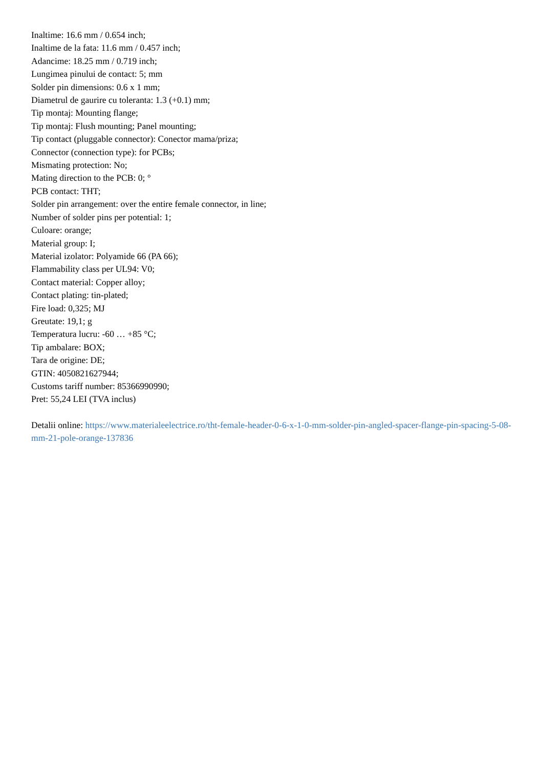Inaltime: 16.6 mm / 0.654 inch;
Inaltime de la fata: 11.6 mm / 0.457 inch;
Adancime: 18.25 mm / 0.719 inch;
Lungimea pinului de contact: 5; mm
Solder pin dimensions: 0.6 x 1 mm;
Diametrul de gaurire cu toleranta: 1.3 (+0.1) mm;
Tip montaj: Mounting flange;
Tip montaj: Flush mounting; Panel mounting;
Tip contact (pluggable connector): Conector mama/priza;
Connector (connection type): for PCBs;
Mismating protection: No;
Mating direction to the PCB: 0; °
PCB contact: THT;
Solder pin arrangement: over the entire female connector, in line;
Number of solder pins per potential: 1;
Culoare: orange;
Material group: I;
Material izolator: Polyamide 66 (PA 66);
Flammability class per UL94: V0;
Contact material: Copper alloy;
Contact plating: tin-plated;
Fire load: 0,325; MJ
Greutate: 19,1; g
Temperatura lucru: -60 … +85 °C;
Tip ambalare: BOX;
Tara de origine: DE;
GTIN: 4050821627944;
Customs tariff number: 85366990990;
Pret: 55,24 LEI (TVA inclus)
Detalii online: https://www.materialeelectrice.ro/tht-female-header-0-6-x-1-0-mm-solder-pin-angled-spacer-flange-pin-spacing-5-08-mm-21-pole-orange-137836